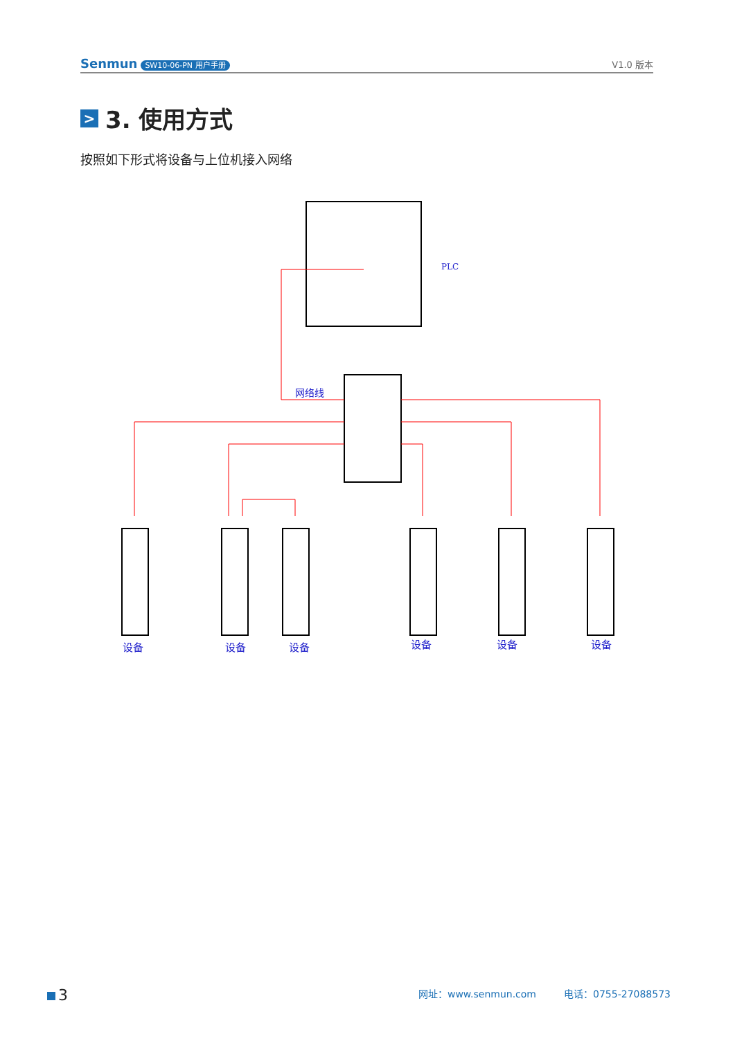Senmun SW10-06-PN 用户手册
V1.0 版本
> 3. 使用方式
按照如下形式将设备与上位机接入网络
PLC
网络线
设备
设备
设备
设备
设备
设备
3
网址：www.senmun.com 电话：0755-27088573